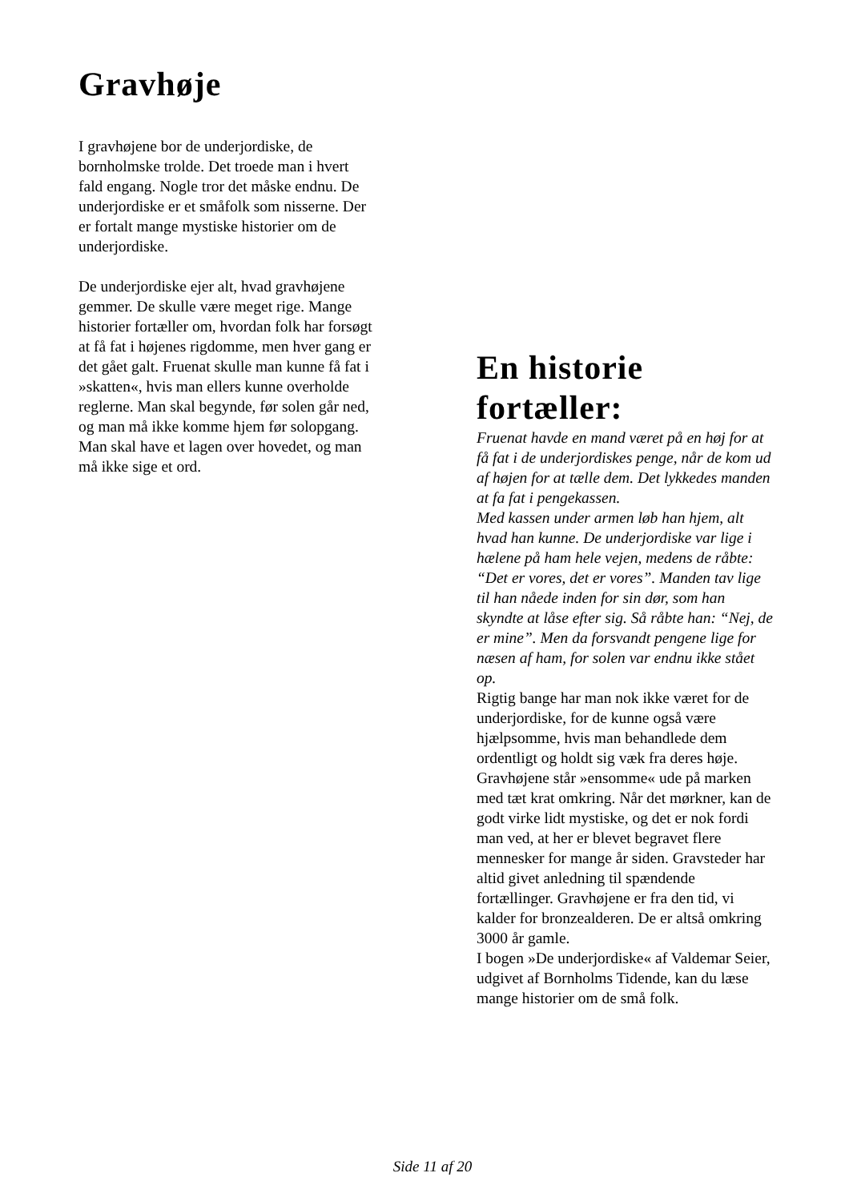Gravhøje
I gravhøjene bor de underjordiske, de bornholmske trolde. Det troede man i hvert fald engang. Nogle tror det måske endnu. De underjordiske er et småfolk som nisserne. Der er fortalt mange mystiske historier om de underjordiske.
De underjordiske ejer alt, hvad gravhøjene gemmer. De skulle være meget rige. Mange historier fortæller om, hvordan folk har forsøgt at få fat i højenes rigdomme, men hver gang er det gået galt. Fruenat skulle man kunne få fat i »skatten«, hvis man ellers kunne overholde reglerne. Man skal begynde, før solen går ned, og man må ikke komme hjem før solopgang. Man skal have et lagen over hovedet, og man må ikke sige et ord.
En historie fortæller:
Fruenat havde en mand været på en høj for at få fat i de underjordiskes penge, når de kom ud af højen for at tælle dem. Det lykkedes manden at fa fat i pengekassen.
Med kassen under armen løb han hjem, alt hvad han kunne. De underjordiske var lige i hælene på ham hele vejen, medens de råbte: “Det er vores, det er vores”. Manden tav lige til han nåede inden for sin dør, som han skyndte at låse efter sig. Så råbte han: “Nej, de er mine”. Men da forsvandt pengene lige for næsen af ham, for solen var endnu ikke stået op.
Rigtig bange har man nok ikke været for de underjordiske, for de kunne også være hjælpsomme, hvis man behandlede dem ordentligt og holdt sig væk fra deres høje. Gravhøjene står »ensomme« ude på marken med tæt krat omkring. Når det mørkner, kan de godt virke lidt mystiske, og det er nok fordi man ved, at her er blevet begravet flere mennesker for mange år siden. Gravsteder har altid givet anledning til spændende fortællinger. Gravhøjene er fra den tid, vi kalder for bronzealderen. De er altså omkring 3000 år gamle.
I bogen »De underjordiske« af Valdemar Seier, udgivet af Bornholms Tidende, kan du læse mange historier om de små folk.
Side 11 af 20